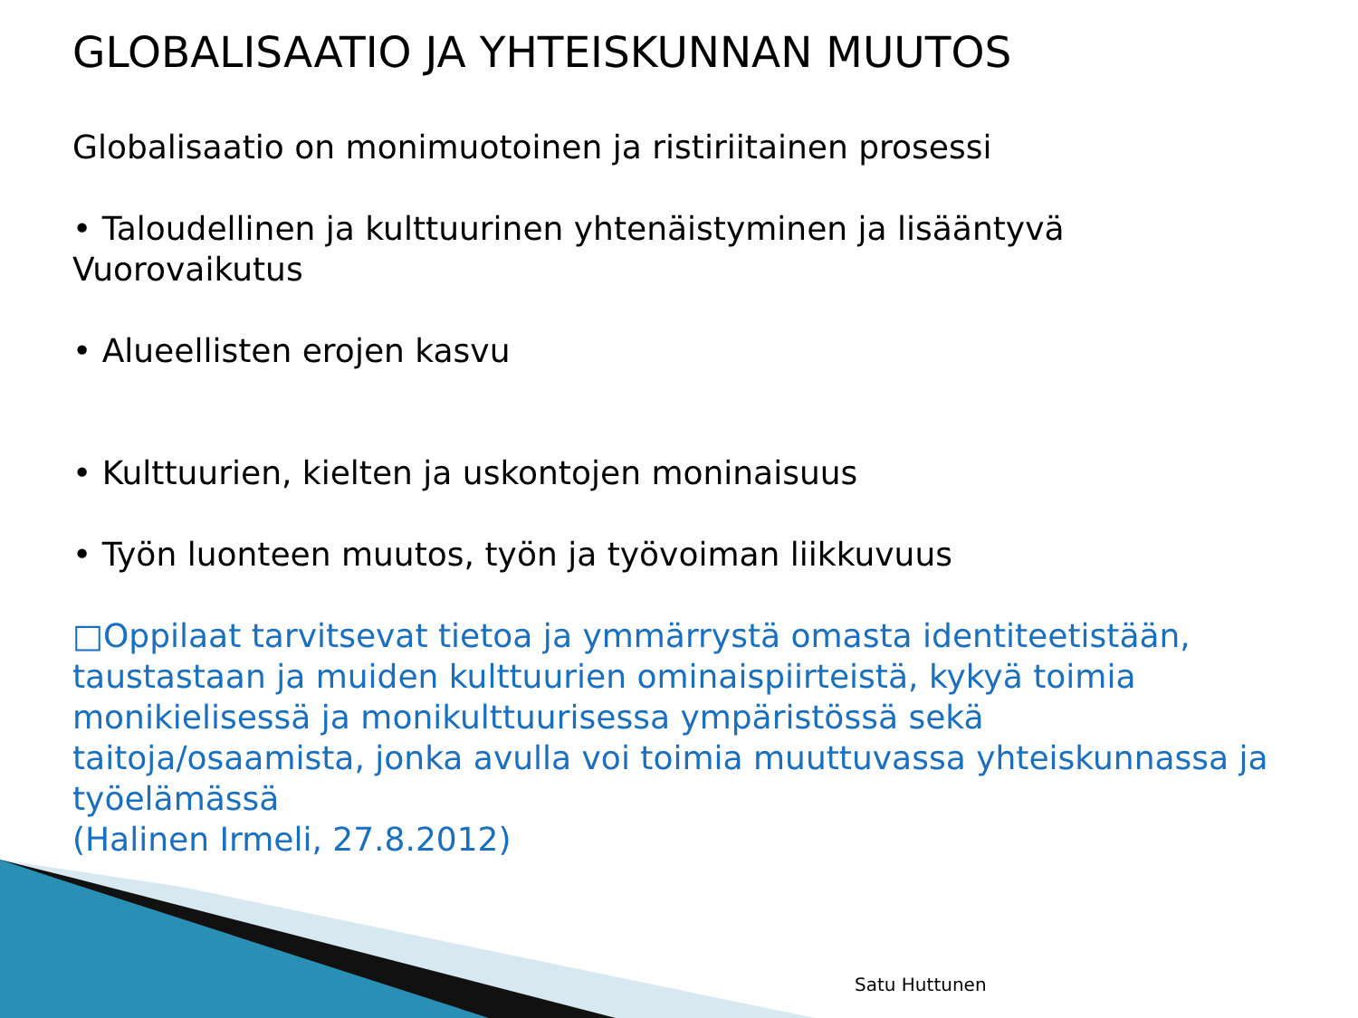GLOBALISAATIO JA YHTEISKUNNAN MUUTOS
Globalisaatio on monimuotoinen ja ristiriitainen prosessi
• Taloudellinen ja kulttuurinen yhtenäistyminen ja lisääntyvä Vuorovaikutus
• Alueellisten erojen kasvu
• Kulttuurien, kielten ja uskontojen moninaisuus
• Työn luonteen muutos, työn ja työvoiman liikkuvuus
□Oppilaat tarvitsevat tietoa ja ymmärrystä omasta identiteetistään, taustastaan ja muiden kulttuurien ominaispiirteistä, kykyä toimia monikielisessä ja monikulttuurisessa ympäristössä sekä taitoja/osaamista, jonka avulla voi toimia muuttuvassa yhteiskunnassa ja työelämässä
(Halinen Irmeli, 27.8.2012)
Satu Huttunen